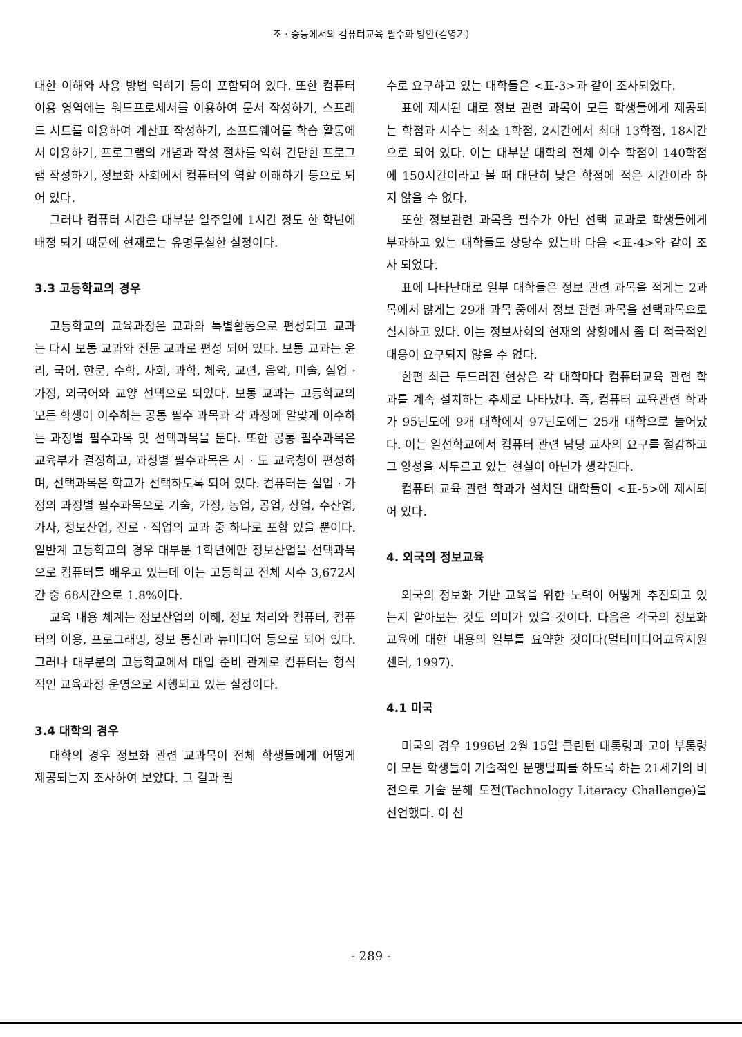초 · 중등에서의 컴퓨터교육 필수화 방안(김영기)
대한 이해와 사용 방법 익히기 등이 포함되어 있다. 또한 컴퓨터 이용 영역에는 워드프로세서를 이용하여 문서 작성하기, 스프레드 시트를 이용하여 계산표 작성하기, 소프트웨어를 학습 활동에서 이용하기, 프로그램의 개념과 작성 절차를 익혀 간단한 프로그램 작성하기, 정보화 사회에서 컴퓨터의 역할 이해하기 등으로 되어 있다.
그러나 컴퓨터 시간은 대부분 일주일에 1시간 정도 한 학년에 배정 되기 때문에 현재로는 유명무실한 실정이다.
3.3 고등학교의 경우
고등학교의 교육과정은 교과와 특별활동으로 편성되고 교과는 다시 보통 교과와 전문 교과로 편성 되어 있다. 보통 교과는 윤리, 국어, 한문, 수학, 사회, 과학, 체육, 교련, 음악, 미술, 실업 · 가정, 외국어와 교양 선택으로 되었다. 보통 교과는 고등학교의 모든 학생이 이수하는 공통 필수 과목과 각 과정에 알맞게 이수하는 과정별 필수과목 및 선택과목을 둔다. 또한 공통 필수과목은 교육부가 결정하고, 과정별 필수과목은 시 · 도 교육청이 편성하며, 선택과목은 학교가 선택하도록 되어 있다. 컴퓨터는 실업 · 가정의 과정별 필수과목으로 기술, 가정, 농업, 공업, 상업, 수산업, 가사, 정보산업, 진로 · 직업의 교과 중 하나로 포함 있을 뿐이다. 일반계 고등학교의 경우 대부분 1학년에만 정보산업을 선택과목으로 컴퓨터를 배우고 있는데 이는 고등학교 전체 시수 3,672시간 중 68시간으로 1.8%이다.
교육 내용 체계는 정보산업의 이해, 정보 처리와 컴퓨터, 컴퓨터의 이용, 프로그래밍, 정보 통신과 뉴미디어 등으로 되어 있다. 그러나 대부분의 고등학교에서 대입 준비 관계로 컴퓨터는 형식적인 교육과정 운영으로 시행되고 있는 실정이다.
3.4 대학의 경우
대학의 경우 정보화 관련 교과목이 전체 학생들에게 어떻게 제공되는지 조사하여 보았다. 그 결과 필
수로 요구하고 있는 대학들은 <표-3>과 같이 조사되었다.
표에 제시된 대로 정보 관련 과목이 모든 학생들에게 제공되는 학점과 시수는 최소 1학점, 2시간에서 최대 13학점, 18시간으로 되어 있다. 이는 대부분 대학의 전체 이수 학점이 140학점에 150시간이라고 볼 때 대단히 낮은 학점에 적은 시간이라 하지 않을 수 없다.
또한 정보관련 과목을 필수가 아닌 선택 교과로 학생들에게 부과하고 있는 대학들도 상당수 있는바 다음 <표-4>와 같이 조사 되었다.
표에 나타난대로 일부 대학들은 정보 관련 과목을 적게는 2과목에서 많게는 29개 과목 중에서 정보 관련 과목을 선택과목으로 실시하고 있다. 이는 정보사회의 현재의 상황에서 좀 더 적극적인 대응이 요구되지 않을 수 없다.
한편 최근 두드러진 현상은 각 대학마다 컴퓨터교육 관련 학과를 계속 설치하는 추세로 나타났다. 즉, 컴퓨터 교육관련 학과가 95년도에 9개 대학에서 97년도에는 25개 대학으로 늘어났다. 이는 일선학교에서 컴퓨터 관련 담당 교사의 요구를 절감하고 그 양성을 서두르고 있는 현실이 아닌가 생각된다.
컴퓨터 교육 관련 학과가 설치된 대학들이 <표-5>에 제시되어 있다.
4. 외국의 정보교육
외국의 정보화 기반 교육을 위한 노력이 어떻게 추진되고 있는지 알아보는 것도 의미가 있을 것이다. 다음은 각국의 정보화 교육에 대한 내용의 일부를 요약한 것이다(멀티미디어교육지원센터, 1997).
4.1 미국
미국의 경우 1996년 2월 15일 클린턴 대통령과 고어 부통령이 모든 학생들이 기술적인 문맹탈피를 하도록 하는 21세기의 비전으로 기술 문해 도전(Technology Literacy Challenge)을 선언했다. 이 선
- 289 -